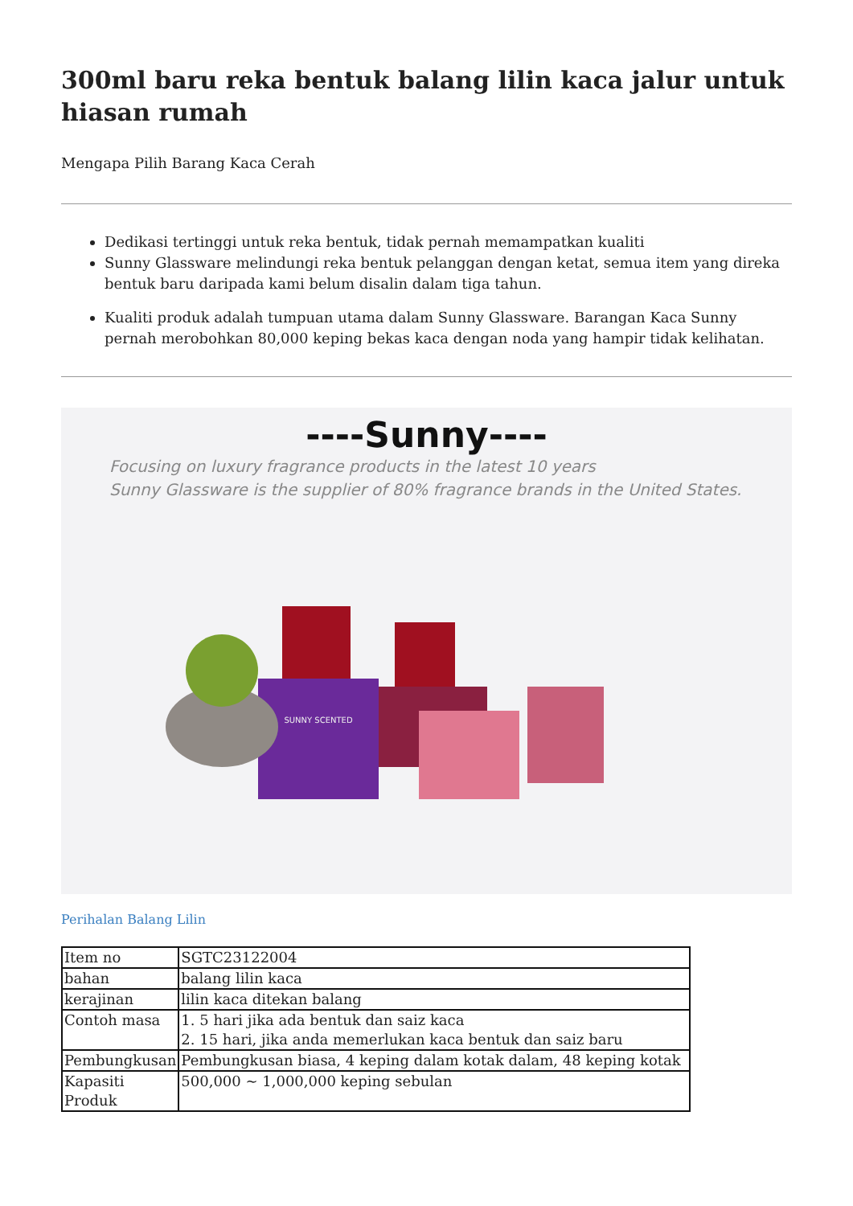300ml baru reka bentuk balang lilin kaca jalur untuk hiasan rumah
Mengapa Pilih Barang Kaca Cerah
Dedikasi tertinggi untuk reka bentuk, tidak pernah memampatkan kualiti
Sunny Glassware melindungi reka bentuk pelanggan dengan ketat, semua item yang direka bentuk baru daripada kami belum disalin dalam tiga tahun.
Kualiti produk adalah tumpuan utama dalam Sunny Glassware. Barangan Kaca Sunny pernah merobohkan 80,000 keping bekas kaca dengan noda yang hampir tidak kelihatan.
----Sunny----
Focusing on luxury fragrance products in the latest 10 years
Sunny Glassware is the supplier of 80% fragrance brands in the United States.
SUNNY SCENTED
Perihalan Balang Lilin
| Item no | SGTC23122004 |
| bahan | balang lilin kaca |
| kerajinan | lilin kaca ditekan balang |
| Contoh masa | 1. 5 hari jika ada bentuk dan saiz kaca 2. 15 hari, jika anda memerlukan kaca bentuk dan saiz baru |
| Pembungkusan | Pembungkusan biasa, 4 keping dalam kotak dalam, 48 keping kotak |
| Kapasiti Produk | 500,000 ~ 1,000,000 keping sebulan |